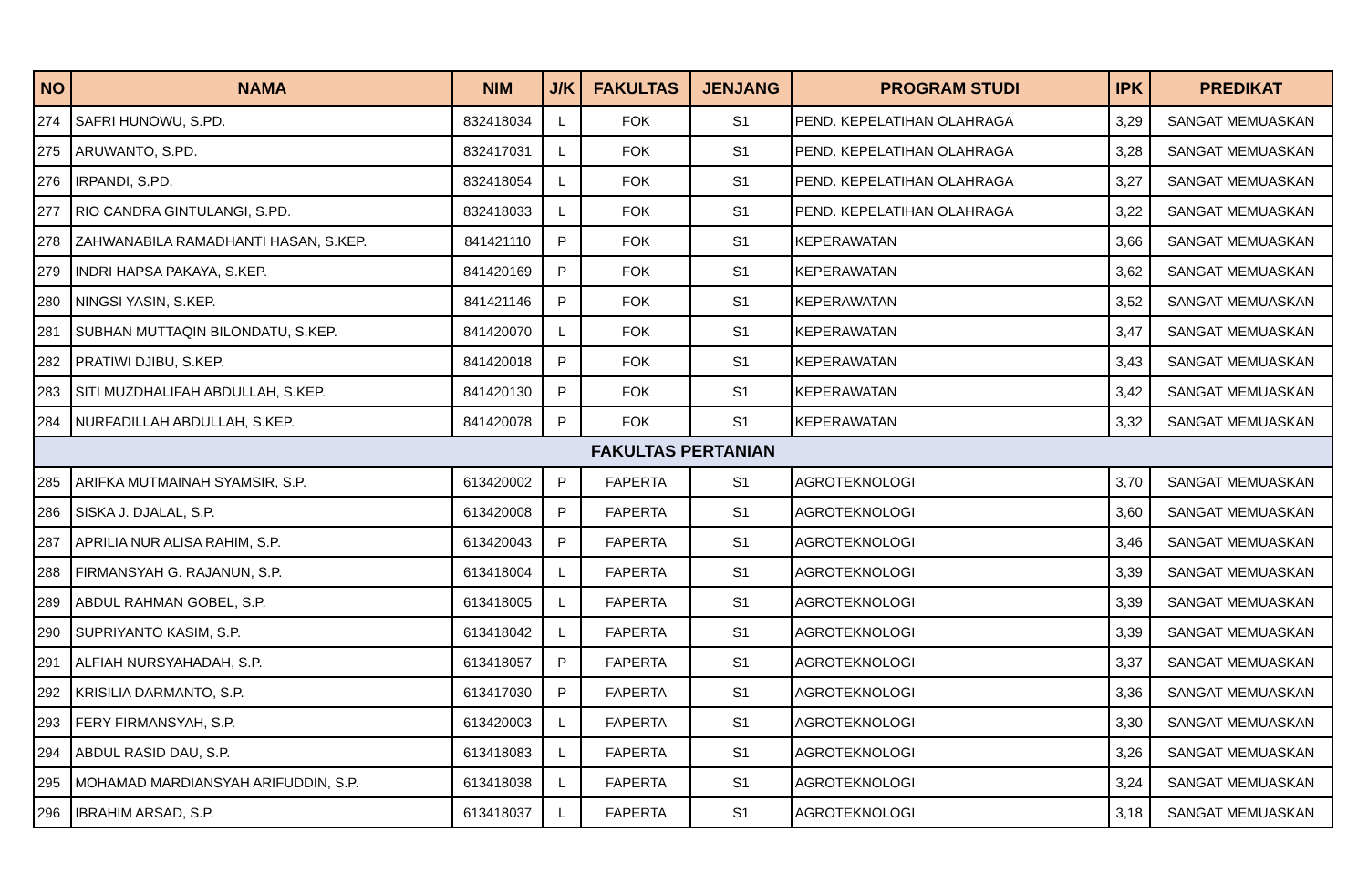| NO | NAMA | NIM | J/K | FAKULTAS | JENJANG | PROGRAM STUDI | IPK | PREDIKAT |
| --- | --- | --- | --- | --- | --- | --- | --- | --- |
| 274 | SAFRI HUNOWU, S.PD. | 832418034 | L | FOK | S1 | PEND. KEPELATIHAN OLAHRAGA | 3,29 | SANGAT MEMUASKAN |
| 275 | ARUWANTO, S.PD. | 832417031 | L | FOK | S1 | PEND. KEPELATIHAN OLAHRAGA | 3,28 | SANGAT MEMUASKAN |
| 276 | IRPANDI, S.PD. | 832418054 | L | FOK | S1 | PEND. KEPELATIHAN OLAHRAGA | 3,27 | SANGAT MEMUASKAN |
| 277 | RIO CANDRA GINTULANGI, S.PD. | 832418033 | L | FOK | S1 | PEND. KEPELATIHAN OLAHRAGA | 3,22 | SANGAT MEMUASKAN |
| 278 | ZAHWANABILA RAMADHANTI HASAN, S.KEP. | 841421110 | P | FOK | S1 | KEPERAWATAN | 3,66 | SANGAT MEMUASKAN |
| 279 | INDRI HAPSA PAKAYA, S.KEP. | 841420169 | P | FOK | S1 | KEPERAWATAN | 3,62 | SANGAT MEMUASKAN |
| 280 | NINGSI YASIN, S.KEP. | 841421146 | P | FOK | S1 | KEPERAWATAN | 3,52 | SANGAT MEMUASKAN |
| 281 | SUBHAN MUTTAQIN BILONDATU, S.KEP. | 841420070 | L | FOK | S1 | KEPERAWATAN | 3,47 | SANGAT MEMUASKAN |
| 282 | PRATIWI DJIBU, S.KEP. | 841420018 | P | FOK | S1 | KEPERAWATAN | 3,43 | SANGAT MEMUASKAN |
| 283 | SITI MUZDHALIFAH ABDULLAH, S.KEP. | 841420130 | P | FOK | S1 | KEPERAWATAN | 3,42 | SANGAT MEMUASKAN |
| 284 | NURFADILLAH ABDULLAH, S.KEP. | 841420078 | P | FOK | S1 | KEPERAWATAN | 3,32 | SANGAT MEMUASKAN |
| FAKULTAS PERTANIAN | | | | | | | | |
| 285 | ARIFKA MUTMAINAH SYAMSIR, S.P. | 613420002 | P | FAPERTA | S1 | AGROTEKNOLOGI | 3,70 | SANGAT MEMUASKAN |
| 286 | SISKA J. DJALAL, S.P. | 613420008 | P | FAPERTA | S1 | AGROTEKNOLOGI | 3,60 | SANGAT MEMUASKAN |
| 287 | APRILIA NUR ALISA RAHIM, S.P. | 613420043 | P | FAPERTA | S1 | AGROTEKNOLOGI | 3,46 | SANGAT MEMUASKAN |
| 288 | FIRMANSYAH G. RAJANUN, S.P. | 613418004 | L | FAPERTA | S1 | AGROTEKNOLOGI | 3,39 | SANGAT MEMUASKAN |
| 289 | ABDUL RAHMAN GOBEL, S.P. | 613418005 | L | FAPERTA | S1 | AGROTEKNOLOGI | 3,39 | SANGAT MEMUASKAN |
| 290 | SUPRIYANTO KASIM, S.P. | 613418042 | L | FAPERTA | S1 | AGROTEKNOLOGI | 3,39 | SANGAT MEMUASKAN |
| 291 | ALFIAH NURSYAHADAH, S.P. | 613418057 | P | FAPERTA | S1 | AGROTEKNOLOGI | 3,37 | SANGAT MEMUASKAN |
| 292 | KRISILIA DARMANTO, S.P. | 613417030 | P | FAPERTA | S1 | AGROTEKNOLOGI | 3,36 | SANGAT MEMUASKAN |
| 293 | FERY FIRMANSYAH, S.P. | 613420003 | L | FAPERTA | S1 | AGROTEKNOLOGI | 3,30 | SANGAT MEMUASKAN |
| 294 | ABDUL RASID DAU, S.P. | 613418083 | L | FAPERTA | S1 | AGROTEKNOLOGI | 3,26 | SANGAT MEMUASKAN |
| 295 | MOHAMAD MARDIANSYAH ARIFUDDIN, S.P. | 613418038 | L | FAPERTA | S1 | AGROTEKNOLOGI | 3,24 | SANGAT MEMUASKAN |
| 296 | IBRAHIM ARSAD, S.P. | 613418037 | L | FAPERTA | S1 | AGROTEKNOLOGI | 3,18 | SANGAT MEMUASKAN |